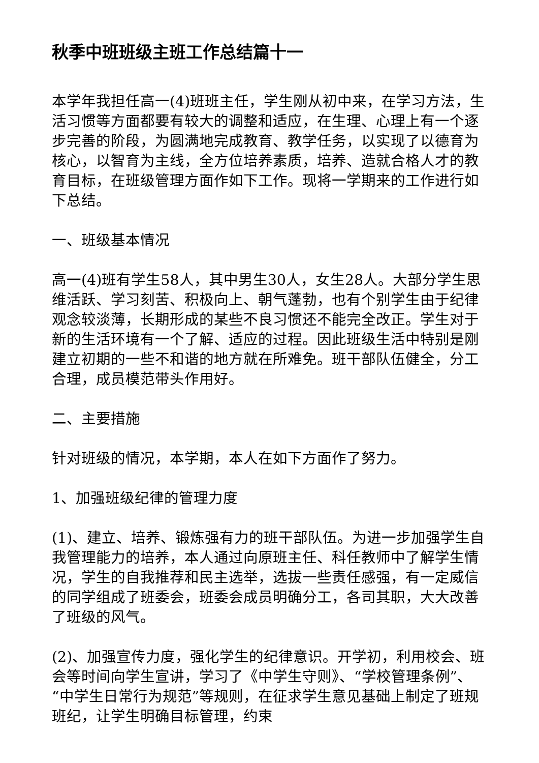秋季中班班级主班工作总结篇十一
本学年我担任高一(4)班班主任，学生刚从初中来，在学习方法，生活习惯等方面都要有较大的调整和适应，在生理、心理上有一个逐步完善的阶段，为圆满地完成教育、教学任务，以实现了以德育为核心，以智育为主线，全方位培养素质，培养、造就合格人才的教育目标，在班级管理方面作如下工作。现将一学期来的工作进行如下总结。
一、班级基本情况
高一(4)班有学生58人，其中男生30人，女生28人。大部分学生思维活跃、学习刻苦、积极向上、朝气蓬勃，也有个别学生由于纪律观念较淡薄，长期形成的某些不良习惯还不能完全改正。学生对于新的生活环境有一个了解、适应的过程。因此班级生活中特别是刚建立初期的一些不和谐的地方就在所难免。班干部队伍健全，分工合理，成员模范带头作用好。
二、主要措施
针对班级的情况，本学期，本人在如下方面作了努力。
1、加强班级纪律的管理力度
(1)、建立、培养、锻炼强有力的班干部队伍。为进一步加强学生自我管理能力的培养，本人通过向原班主任、科任教师中了解学生情况，学生的自我推荐和民主选举，选拔一些责任感强，有一定威信的同学组成了班委会，班委会成员明确分工，各司其职，大大改善了班级的风气。
(2)、加强宣传力度，强化学生的纪律意识。开学初，利用校会、班会等时间向学生宣讲，学习了《中学生守则》、“学校管理条例”、“中学生日常行为规范”等规则，在征求学生意见基础上制定了班规班纪，让学生明确目标管理，约束